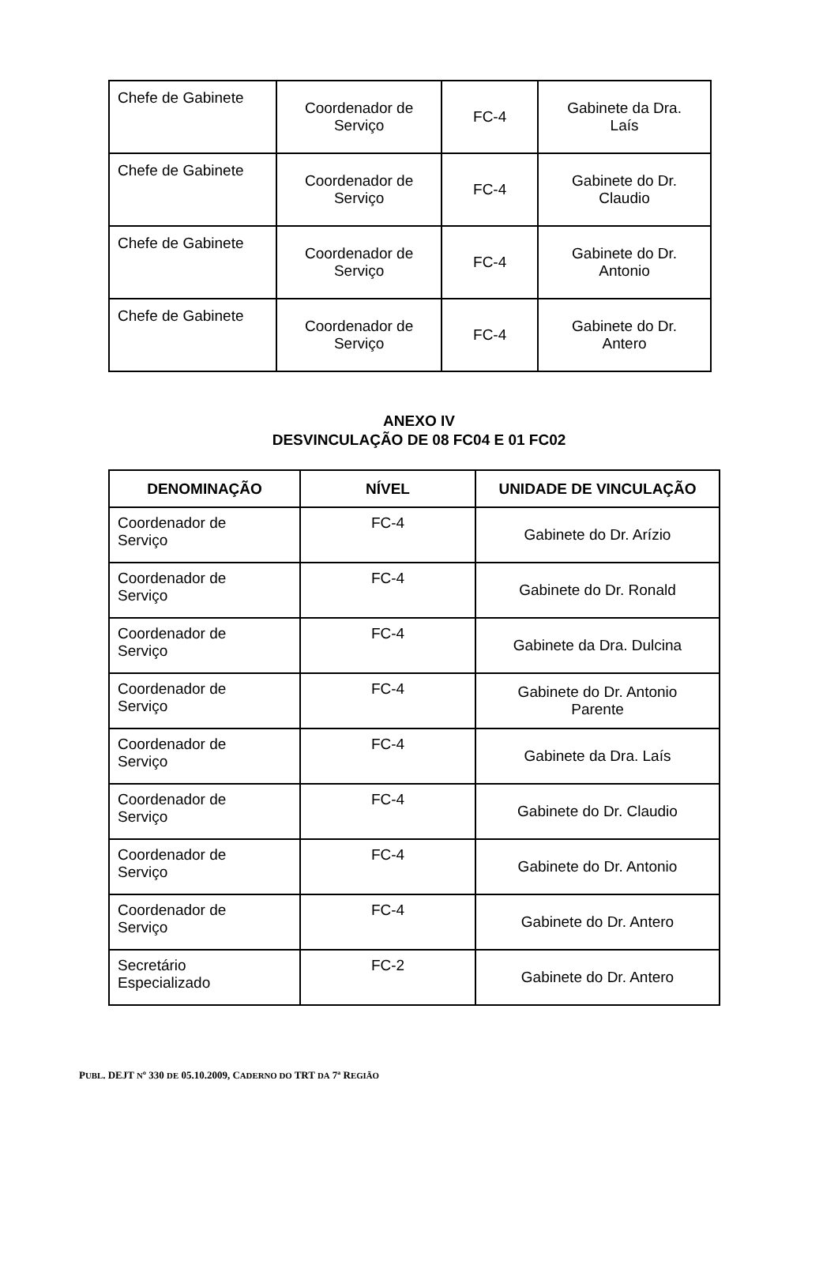| Chefe de Gabinete | Coordenador de Serviço | FC-4 | Gabinete da Dra. Laís |
| Chefe de Gabinete | Coordenador de Serviço | FC-4 | Gabinete do Dr. Claudio |
| Chefe de Gabinete | Coordenador de Serviço | FC-4 | Gabinete do Dr. Antonio |
| Chefe de Gabinete | Coordenador de Serviço | FC-4 | Gabinete do Dr. Antero |
ANEXO IV
DESVINCULAÇÃO DE 08 FC04 E 01 FC02
| DENOMINAÇÃO | NÍVEL | UNIDADE DE VINCULAÇÃO |
| --- | --- | --- |
| Coordenador de Serviço | FC-4 | Gabinete do Dr. Arízio |
| Coordenador de Serviço | FC-4 | Gabinete do Dr. Ronald |
| Coordenador de Serviço | FC-4 | Gabinete da Dra. Dulcina |
| Coordenador de Serviço | FC-4 | Gabinete do Dr. Antonio Parente |
| Coordenador de Serviço | FC-4 | Gabinete da Dra. Laís |
| Coordenador de Serviço | FC-4 | Gabinete do Dr. Claudio |
| Coordenador de Serviço | FC-4 | Gabinete do Dr. Antonio |
| Coordenador de Serviço | FC-4 | Gabinete do Dr. Antero |
| Secretário Especializado | FC-2 | Gabinete do Dr. Antero |
PUBL. DEJT Nº 330 DE 05.10.2009, CADERNO DO TRT DA 7ª REGIÃO